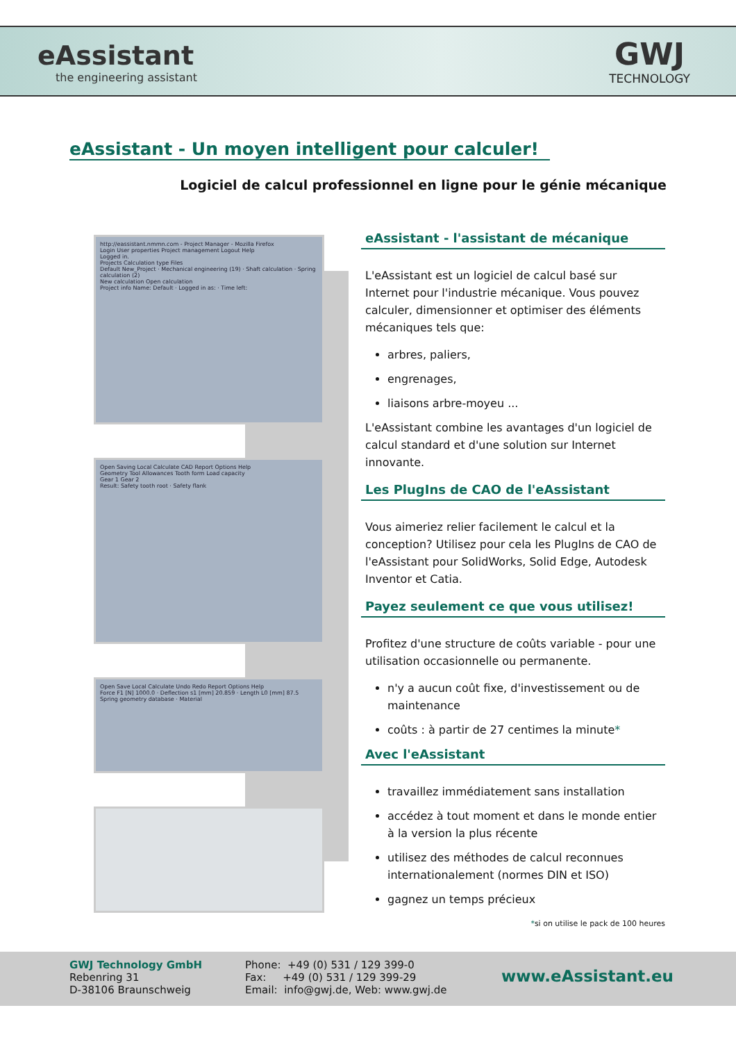eAssistant
the engineering assistant
GWJ
TECHNOLOGY
eAssistant - Un moyen intelligent pour calculer!
Logiciel de calcul professionnel en ligne pour le génie mécanique
http://eassistant.nmmn.com - Project Manager - Mozilla Firefox
Login User properties Project management Logout Help
Logged in.
Projects Calculation type Files
Default New_Project · Mechanical engineering (19) · Shaft calculation · Spring calculation (2)
New calculation Open calculation
Project info Name: Default · Logged in as: · Time left:
Open Saving Local Calculate CAD Report Options Help
Geometry Tool Allowances Tooth form Load capacity
Gear 1 Gear 2
Result: Safety tooth root · Safety flank
Open Save Local Calculate Undo Redo Report Options Help
Force F1 [N] 1000.0 · Deflection s1 [mm] 20.859 · Length L0 [mm] 87.5
Spring geometry database · Material
eAssistant - l'assistant de mécanique
L'eAssistant est un logiciel de calcul basé sur Internet pour l'industrie mécanique. Vous pouvez calculer, dimensionner et optimiser des éléments mécaniques tels que:
arbres, paliers,
engrenages,
liaisons arbre-moyeu ...
L'eAssistant combine les avantages d'un logiciel de calcul standard et d'une solution sur Internet innovante.
Les PlugIns de CAO de l'eAssistant
Vous aimeriez relier facilement le calcul et la conception? Utilisez pour cela les PlugIns de CAO de l'eAssistant pour SolidWorks, Solid Edge, Autodesk Inventor et Catia.
Payez seulement ce que vous utilisez!
Profitez d'une structure de coûts variable - pour une utilisation occasionnelle ou permanente.
n'y a aucun coût fixe, d'investissement ou de maintenance
coûts : à partir de 27 centimes la minute*
Avec l'eAssistant
travaillez immédiatement sans installation
accédez à tout moment et dans le monde entier à la version la plus récente
utilisez des méthodes de calcul reconnues internationalement (normes DIN et ISO)
gagnez un temps précieux
*si on utilise le pack de 100 heures
GWJ Technology GmbH
Rebenring 31
D-38106 Braunschweig
Phone: +49 (0) 531 / 129 399-0
Fax: +49 (0) 531 / 129 399-29
Email: info@gwj.de, Web: www.gwj.de
www.eAssistant.eu